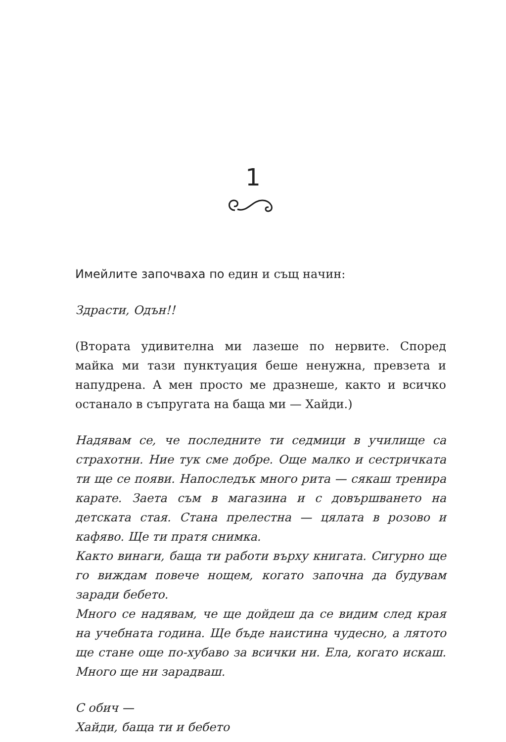1
Имейлите започваха по един и същ начин:
Здрасти, Одън!!
(Втората удивителна ми лазеше по нервите. Според майка ми тази пунктуация беше ненужна, превзета и напудрена. А мен просто ме дразнеше, както и всичко останало в съпругата на баща ми — Хайди.)
Надявам се, че последните ти седмици в училище са страхотни. Ние тук сме добре. Още малко и сестричката ти ще се появи. Напоследък много рита — сякаш тренира карате. Заета съм в магазина и с довършването на детската стая. Стана прелестна — цялата в розово и кафяво. Ще ти пратя снимка.
Както винаги, баща ти работи върху книгата. Сигурно ще го виждам повече нощем, когато започна да будувам заради бебето.
Много се надявам, че ще дойдеш да се видим след края на учебната година. Ще бъде наистина чудесно, а лятото ще стане още по-хубаво за всички ни. Ела, когато искаш. Много ще ни зарадваш.
С обич —
Хайди, баща ти и бебето